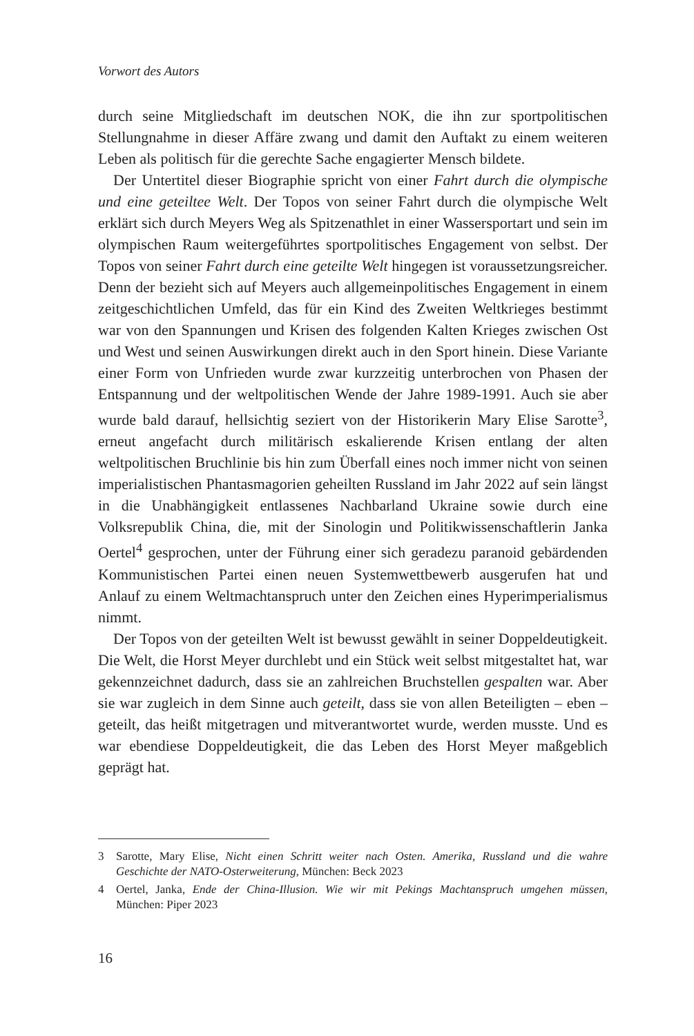Vorwort des Autors
durch seine Mitgliedschaft im deutschen NOK, die ihn zur sportpolitischen Stellungnahme in dieser Affäre zwang und damit den Auftakt zu einem weiteren Leben als politisch für die gerechte Sache engagierter Mensch bildete.
Der Untertitel dieser Biographie spricht von einer Fahrt durch die olympische und eine geteiltee Welt. Der Topos von seiner Fahrt durch die olympische Welt erklärt sich durch Meyers Weg als Spitzenathlet in einer Wassersportart und sein im olympischen Raum weitergeführtes sportpolitisches Engagement von selbst. Der Topos von seiner Fahrt durch eine geteilte Welt hingegen ist voraussetzungsreicher. Denn der bezieht sich auf Meyers auch allgemeinpolitisches Engagement in einem zeitgeschichtlichen Umfeld, das für ein Kind des Zweiten Weltkrieges bestimmt war von den Spannungen und Krisen des folgenden Kalten Krieges zwischen Ost und West und seinen Auswirkungen direkt auch in den Sport hinein. Diese Variante einer Form von Unfrieden wurde zwar kurzzeitig unterbrochen von Phasen der Entspannung und der weltpolitischen Wende der Jahre 1989-1991. Auch sie aber wurde bald darauf, hellsichtig seziert von der Historikerin Mary Elise Sarotte<sup>3</sup>, erneut angefacht durch militärisch eskalierende Krisen entlang der alten weltpolitischen Bruchlinie bis hin zum Überfall eines noch immer nicht von seinen imperialistischen Phantasmagorien geheilten Russland im Jahr 2022 auf sein längst in die Unabhängigkeit entlassenes Nachbarland Ukraine sowie durch eine Volksrepublik China, die, mit der Sinologin und Politikwissenschaftlerin Janka Oertel<sup>4</sup> gesprochen, unter der Führung einer sich geradezu paranoid gebärdenden Kommunistischen Partei einen neuen Systemwettbewerb ausgerufen hat und Anlauf zu einem Weltmachtanspruch unter den Zeichen eines Hyperimperialismus nimmt.
Der Topos von der geteilten Welt ist bewusst gewählt in seiner Doppeldeutigkeit. Die Welt, die Horst Meyer durchlebt und ein Stück weit selbst mitgestaltet hat, war gekennzeichnet dadurch, dass sie an zahlreichen Bruchstellen gespalten war. Aber sie war zugleich in dem Sinne auch geteilt, dass sie von allen Beteiligten – eben – geteilt, das heißt mitgetragen und mitverantwortet wurde, werden musste. Und es war ebendiese Doppeldeutigkeit, die das Leben des Horst Meyer maßgeblich geprägt hat.
3 Sarotte, Mary Elise, Nicht einen Schritt weiter nach Osten. Amerika, Russland und die wahre Geschichte der NATO-Osterweiterung, München: Beck 2023
4 Oertel, Janka, Ende der China-Illusion. Wie wir mit Pekings Machtanspruch umgehen müssen, München: Piper 2023
16